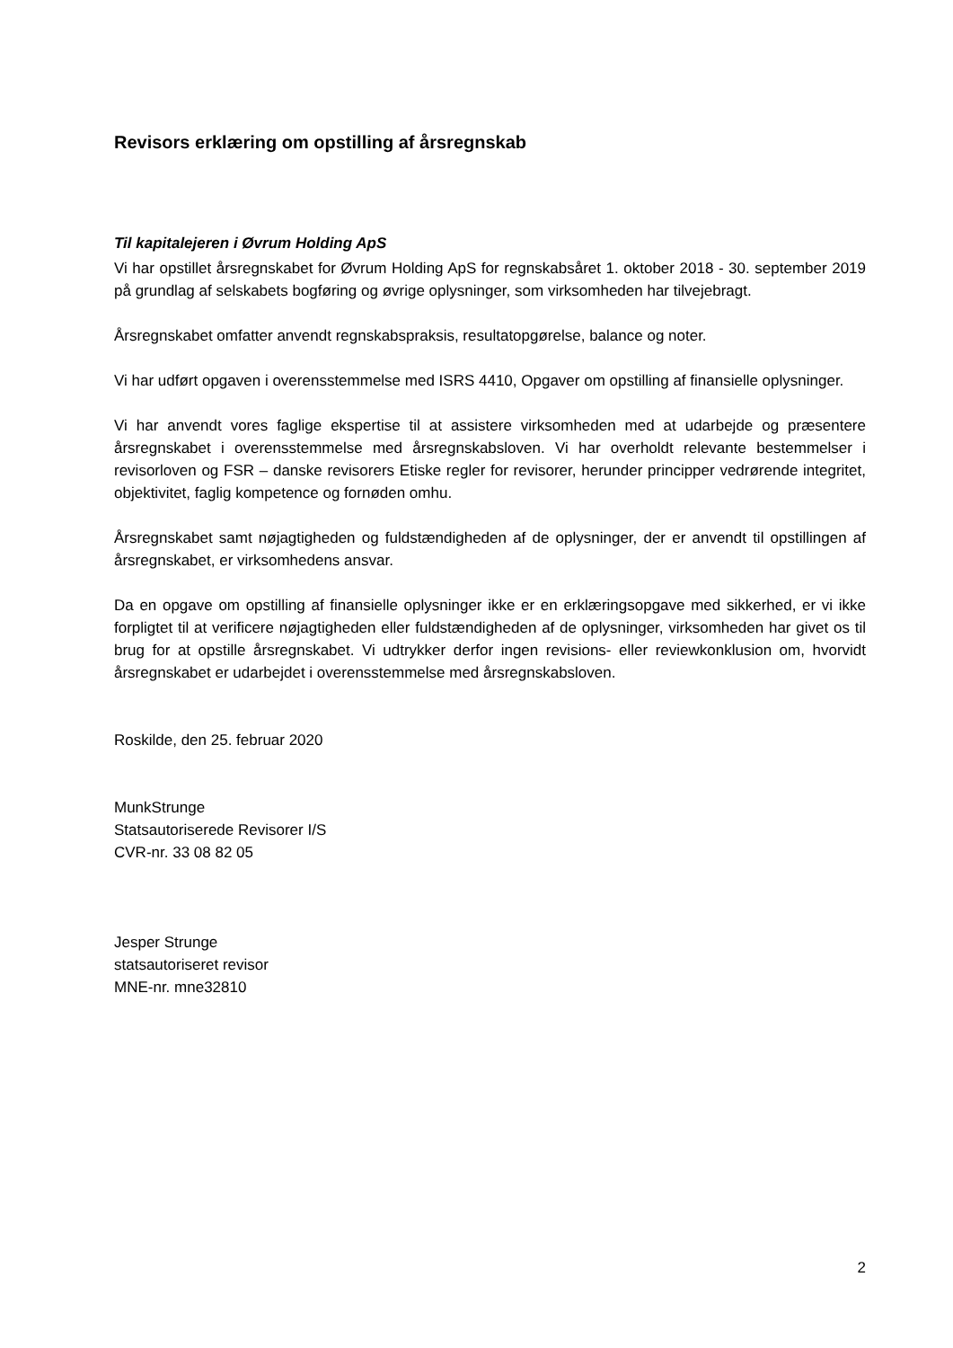Revisors erklæring om opstilling af årsregnskab
Til kapitalejeren i Øvrum Holding ApS
Vi har opstillet årsregnskabet for Øvrum Holding ApS for regnskabsåret 1. oktober 2018 - 30. september 2019 på grundlag af selskabets bogføring og øvrige oplysninger, som virksomheden har tilvejebragt.
Årsregnskabet omfatter anvendt regnskabspraksis, resultatopgørelse, balance og noter.
Vi har udført opgaven i overensstemmelse med ISRS 4410, Opgaver om opstilling af finansielle oplysninger.
Vi har anvendt vores faglige ekspertise til at assistere virksomheden med at udarbejde og præsentere årsregnskabet i overensstemmelse med årsregnskabsloven. Vi har overholdt relevante bestemmelser i revisorloven og FSR – danske revisorers Etiske regler for revisorer, herunder principper vedrørende integritet, objektivitet, faglig kompetence og fornøden omhu.
Årsregnskabet samt nøjagtigheden og fuldstændigheden af de oplysninger, der er anvendt til opstillingen af årsregnskabet, er virksomhedens ansvar.
Da en opgave om opstilling af finansielle oplysninger ikke er en erklæringsopgave med sikkerhed, er vi ikke forpligtet til at verificere nøjagtigheden eller fuldstændigheden af de oplysninger, virksomheden har givet os til brug for at opstille årsregnskabet. Vi udtrykker derfor ingen revisions- eller reviewkonklusion om, hvorvidt årsregnskabet er udarbejdet i overensstemmelse med årsregnskabsloven.
Roskilde, den 25. februar 2020
MunkStrunge
Statsautoriserede Revisorer I/S
CVR-nr. 33 08 82 05
Jesper Strunge
statsautoriseret revisor
MNE-nr. mne32810
2